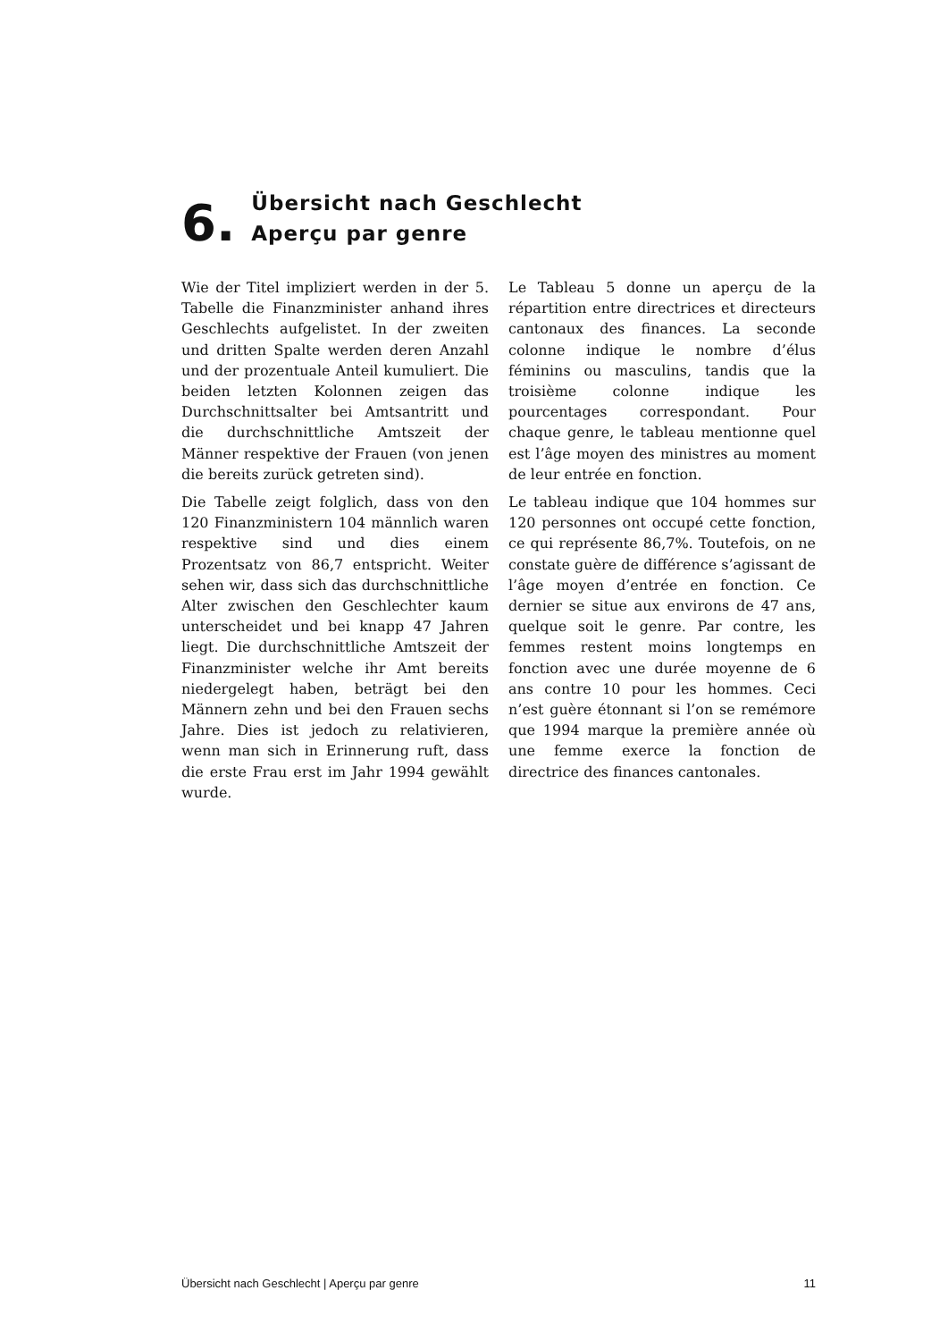6.
Übersicht nach Geschlecht
Aperçu par genre
Wie der Titel impliziert werden in der 5. Tabelle die Finanzminister anhand ihres Geschlechts aufgelistet. In der zweiten und dritten Spalte werden deren Anzahl und der prozentuale Anteil kumuliert. Die beiden letzten Kolonnen zeigen das Durchschnittsalter bei Amtsantritt und die durchschnittliche Amtszeit der Männer respektive der Frauen (von jenen die bereits zurück getreten sind).
Die Tabelle zeigt folglich, dass von den 120 Finanzministern 104 männlich waren respektive sind und dies einem Prozentsatz von 86,7 entspricht. Weiter sehen wir, dass sich das durchschnittliche Alter zwischen den Geschlechter kaum unterscheidet und bei knapp 47 Jahren liegt. Die durchschnittliche Amtszeit der Finanzminister welche ihr Amt bereits niedergelegt haben, beträgt bei den Männern zehn und bei den Frauen sechs Jahre. Dies ist jedoch zu relativieren, wenn man sich in Erinnerung ruft, dass die erste Frau erst im Jahr 1994 gewählt wurde.
Le Tableau 5 donne un aperçu de la répartition entre directrices et directeurs cantonaux des finances. La seconde colonne indique le nombre d’élus féminins ou masculins, tandis que la troisième colonne indique les pourcentages correspondant. Pour chaque genre, le tableau mentionne quel est l’âge moyen des ministres au moment de leur entrée en fonction.
Le tableau indique que 104 hommes sur 120 personnes ont occupé cette fonction, ce qui représente 86,7%. Toutefois, on ne constate guère de différence s’agissant de l’âge moyen d’entrée en fonction. Ce dernier se situe aux environs de 47 ans, quelque soit le genre. Par contre, les femmes restent moins longtemps en fonction avec une durée moyenne de 6 ans contre 10 pour les hommes. Ceci n’est guère étonnant si l’on se remémore que 1994 marque la première année où une femme exerce la fonction de directrice des finances cantonales.
Übersicht nach Geschlecht | Aperçu par genre 11